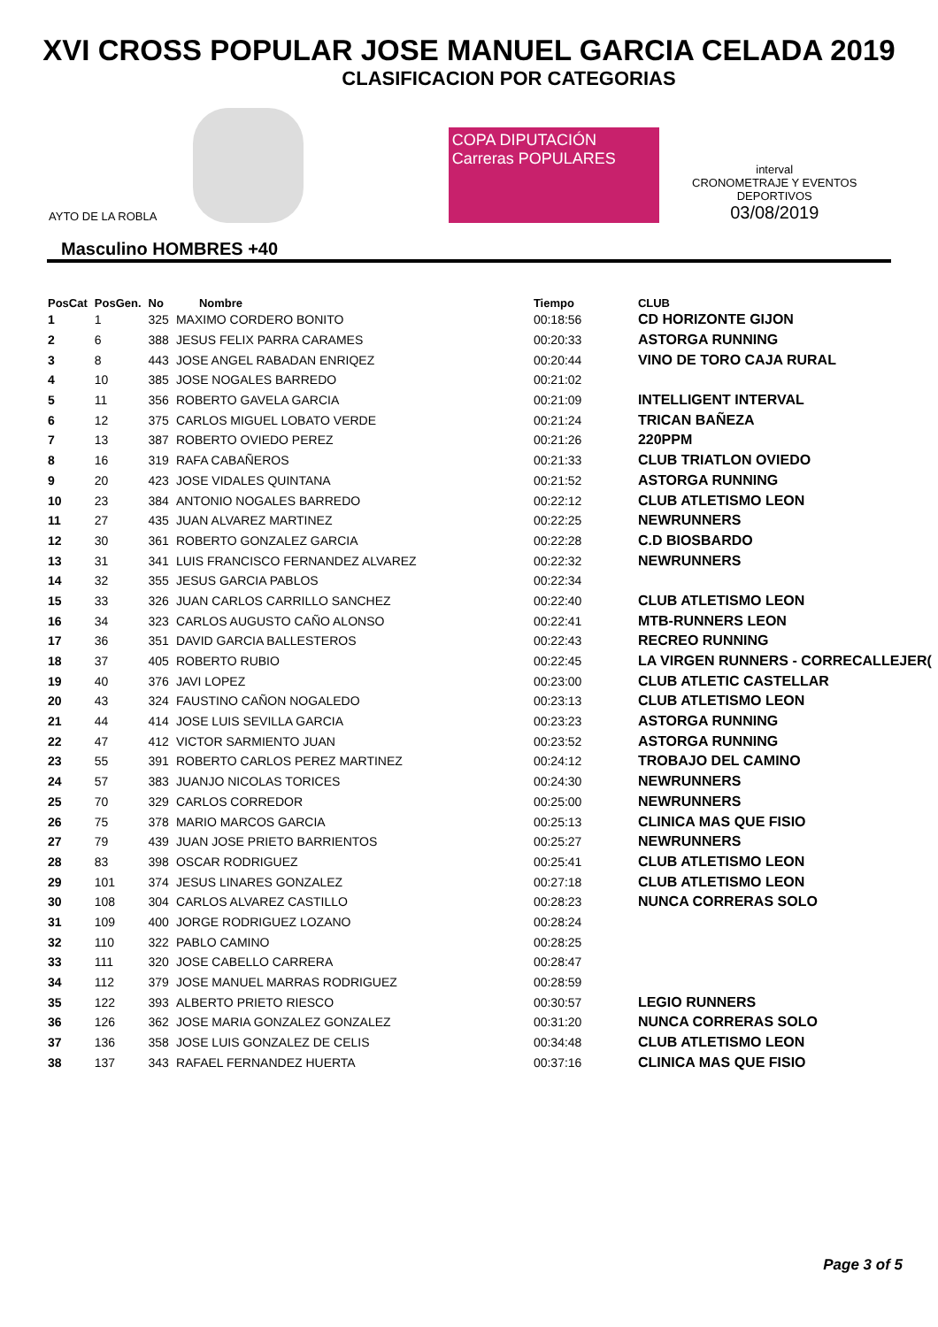XVI CROSS POPULAR JOSE MANUEL GARCIA CELADA 2019
CLASIFICACION POR CATEGORIAS
AYTO DE LA ROBLA
COPA DIPUTACIÓN Carreras POPULARES
interval
CRONOMETRAJE Y EVENTOS DEPORTIVOS
03/08/2019
Masculino HOMBRES +40
| PosCat | PosGen. | No | Nombre | Tiempo | CLUB |
| --- | --- | --- | --- | --- | --- |
| 1 | 1 | 325 | MAXIMO CORDERO BONITO | 00:18:56 | CD HORIZONTE GIJON |
| 2 | 6 | 388 | JESUS FELIX PARRA CARAMES | 00:20:33 | ASTORGA RUNNING |
| 3 | 8 | 443 | JOSE ANGEL RABADAN ENRIQEZ | 00:20:44 | VINO DE TORO CAJA RURAL |
| 4 | 10 | 385 | JOSE NOGALES BARREDO | 00:21:02 | |
| 5 | 11 | 356 | ROBERTO GAVELA GARCIA | 00:21:09 | INTELLIGENT INTERVAL |
| 6 | 12 | 375 | CARLOS MIGUEL LOBATO VERDE | 00:21:24 | TRICAN BAÑEZA |
| 7 | 13 | 387 | ROBERTO OVIEDO PEREZ | 00:21:26 | 220PPM |
| 8 | 16 | 319 | RAFA CABAÑEROS | 00:21:33 | CLUB TRIATLON OVIEDO |
| 9 | 20 | 423 | JOSE VIDALES QUINTANA | 00:21:52 | ASTORGA RUNNING |
| 10 | 23 | 384 | ANTONIO NOGALES BARREDO | 00:22:12 | CLUB ATLETISMO LEON |
| 11 | 27 | 435 | JUAN ALVAREZ MARTINEZ | 00:22:25 | NEWRUNNERS |
| 12 | 30 | 361 | ROBERTO GONZALEZ GARCIA | 00:22:28 | C.D BIOSBARDO |
| 13 | 31 | 341 | LUIS FRANCISCO FERNANDEZ ALVAREZ | 00:22:32 | NEWRUNNERS |
| 14 | 32 | 355 | JESUS GARCIA PABLOS | 00:22:34 | |
| 15 | 33 | 326 | JUAN CARLOS CARRILLO SANCHEZ | 00:22:40 | CLUB ATLETISMO LEON |
| 16 | 34 | 323 | CARLOS AUGUSTO CAÑO ALONSO | 00:22:41 | MTB-RUNNERS LEON |
| 17 | 36 | 351 | DAVID GARCIA BALLESTEROS | 00:22:43 | RECREO RUNNING |
| 18 | 37 | 405 | ROBERTO RUBIO | 00:22:45 | LA VIRGEN RUNNERS - CORRECALLEJER( |
| 19 | 40 | 376 | JAVI LOPEZ | 00:23:00 | CLUB ATLETIC CASTELLAR |
| 20 | 43 | 324 | FAUSTINO CAÑON NOGALEDO | 00:23:13 | CLUB ATLETISMO LEON |
| 21 | 44 | 414 | JOSE LUIS SEVILLA GARCIA | 00:23:23 | ASTORGA RUNNING |
| 22 | 47 | 412 | VICTOR SARMIENTO JUAN | 00:23:52 | ASTORGA RUNNING |
| 23 | 55 | 391 | ROBERTO CARLOS PEREZ MARTINEZ | 00:24:12 | TROBAJO DEL CAMINO |
| 24 | 57 | 383 | JUANJO NICOLAS TORICES | 00:24:30 | NEWRUNNERS |
| 25 | 70 | 329 | CARLOS CORREDOR | 00:25:00 | NEWRUNNERS |
| 26 | 75 | 378 | MARIO MARCOS GARCIA | 00:25:13 | CLINICA MAS QUE FISIO |
| 27 | 79 | 439 | JUAN JOSE PRIETO BARRIENTOS | 00:25:27 | NEWRUNNERS |
| 28 | 83 | 398 | OSCAR RODRIGUEZ | 00:25:41 | CLUB ATLETISMO LEON |
| 29 | 101 | 374 | JESUS LINARES GONZALEZ | 00:27:18 | CLUB ATLETISMO LEON |
| 30 | 108 | 304 | CARLOS ALVAREZ CASTILLO | 00:28:23 | NUNCA CORRERAS SOLO |
| 31 | 109 | 400 | JORGE RODRIGUEZ LOZANO | 00:28:24 | |
| 32 | 110 | 322 | PABLO CAMINO | 00:28:25 | |
| 33 | 111 | 320 | JOSE CABELLO CARRERA | 00:28:47 | |
| 34 | 112 | 379 | JOSE MANUEL MARRAS RODRIGUEZ | 00:28:59 | |
| 35 | 122 | 393 | ALBERTO PRIETO RIESCO | 00:30:57 | LEGIO RUNNERS |
| 36 | 126 | 362 | JOSE MARIA GONZALEZ GONZALEZ | 00:31:20 | NUNCA CORRERAS SOLO |
| 37 | 136 | 358 | JOSE LUIS GONZALEZ DE CELIS | 00:34:48 | CLUB ATLETISMO LEON |
| 38 | 137 | 343 | RAFAEL FERNANDEZ HUERTA | 00:37:16 | CLINICA MAS QUE FISIO |
Page 3 of 5